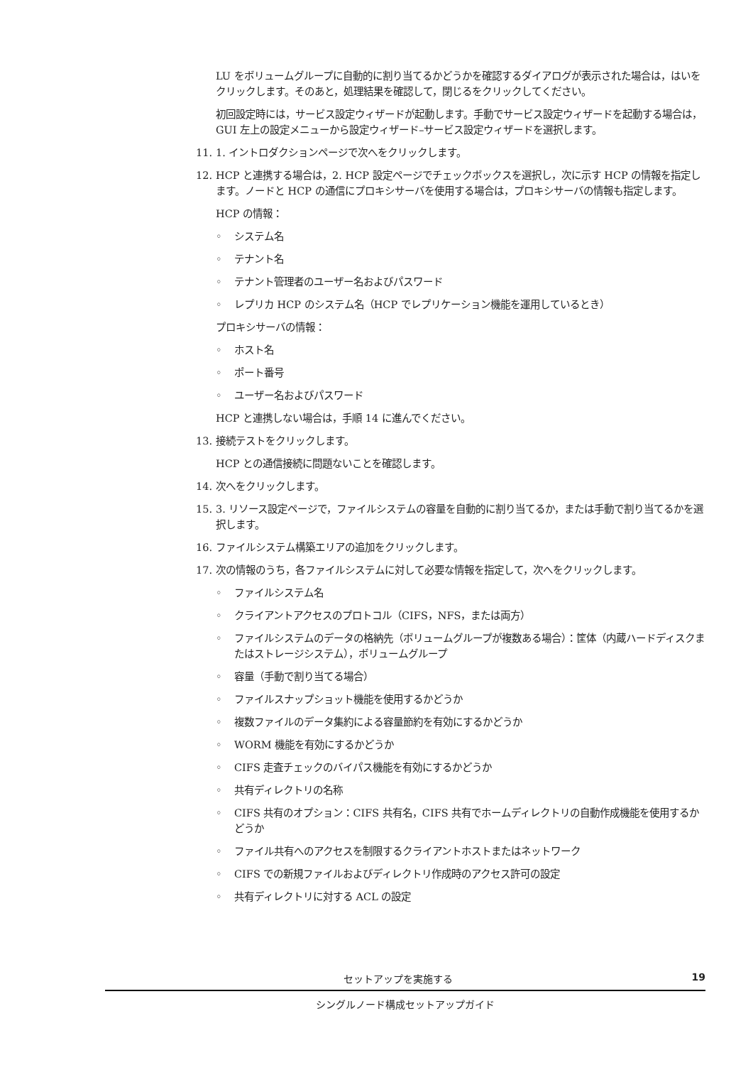LU をボリュームグループに自動的に割り当てるかどうかを確認するダイアログが表示された場合は，はいをクリックします。そのあと，処理結果を確認して，閉じるをクリックしてください。
初回設定時には，サービス設定ウィザードが起動します。手動でサービス設定ウィザードを起動する場合は，GUI 左上の設定メニューから設定ウィザード–サービス設定ウィザードを選択します。
11. 1. イントロダクションページで次へをクリックします。
12. HCP と連携する場合は，2. HCP 設定ページでチェックボックスを選択し，次に示す HCP の情報を指定します。ノードと HCP の通信にプロキシサーバを使用する場合は，プロキシサーバの情報も指定します。
HCP の情報：
◦ システム名
◦ テナント名
◦ テナント管理者のユーザー名およびパスワード
◦ レプリカ HCP のシステム名（HCP でレプリケーション機能を運用しているとき）
プロキシサーバの情報：
◦ ホスト名
◦ ポート番号
◦ ユーザー名およびパスワード
HCP と連携しない場合は，手順 14 に進んでください。
13. 接続テストをクリックします。
HCP との通信接続に問題ないことを確認します。
14. 次へをクリックします。
15. 3. リソース設定ページで，ファイルシステムの容量を自動的に割り当てるか，または手動で割り当てるかを選択します。
16. ファイルシステム構築エリアの追加をクリックします。
17. 次の情報のうち，各ファイルシステムに対して必要な情報を指定して，次へをクリックします。
◦ ファイルシステム名
◦ クライアントアクセスのプロトコル（CIFS，NFS，または両方）
◦ ファイルシステムのデータの格納先（ボリュームグループが複数ある場合）：筐体（内蔵ハードディスクまたはストレージシステム），ボリュームグループ
◦ 容量（手動で割り当てる場合）
◦ ファイルスナップショット機能を使用するかどうか
◦ 複数ファイルのデータ集約による容量節約を有効にするかどうか
◦ WORM 機能を有効にするかどうか
◦ CIFS 走査チェックのバイパス機能を有効にするかどうか
◦ 共有ディレクトリの名称
◦ CIFS 共有のオプション：CIFS 共有名，CIFS 共有でホームディレクトリの自動作成機能を使用するかどうか
◦ ファイル共有へのアクセスを制限するクライアントホストまたはネットワーク
◦ CIFS での新規ファイルおよびディレクトリ作成時のアクセス許可の設定
◦ 共有ディレクトリに対する ACL の設定
セットアップを実施する 19
シングルノード構成セットアップガイド